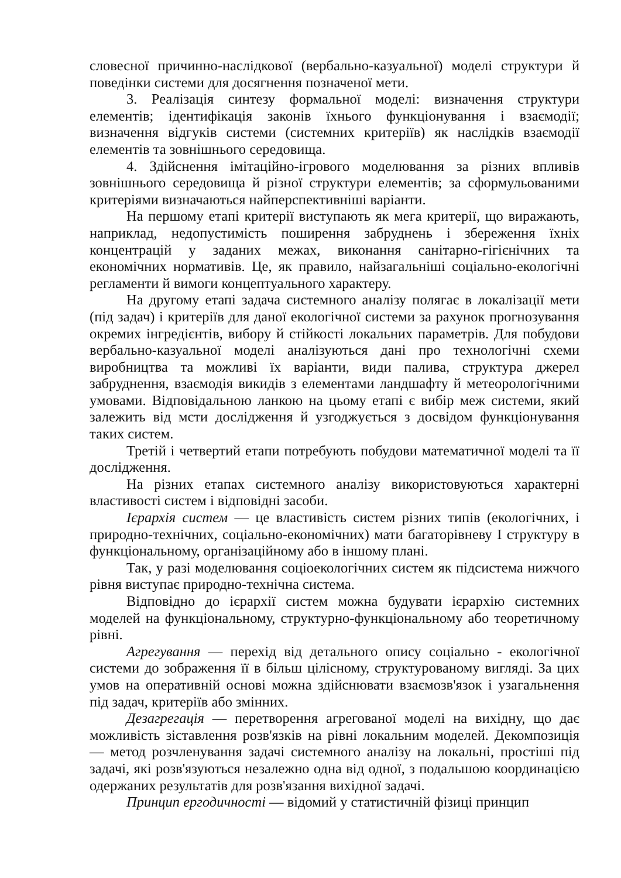словесної причинно-наслідкової (вербально-казуальної) моделі структури й поведінки системи для досягнення позначеної мети.
3. Реалізація синтезу формальної моделі: визначення структури елементів; ідентифікація законів їхнього функціонування і взаємодії; визначення відгуків системи (системних критеріїв) як наслідків взаємодії елементів та зовнішнього середовища.
4. Здійснення імітаційно-ігрового моделювання за різних впливів зовнішнього середовища й різної структури елементів; за сформульованими критеріями визначаються найперспективніші варіанти.
На першому етапі критерії виступають як мега критерії, що виражають, наприклад, недопустимість поширення забруднень і збереження їхніх концентрацій у заданих межах, виконання санітарно-гігієнічних та економічних нормативів. Це, як правило, найзагальніші соціально-екологічні регламенти й вимоги концептуального характеру.
На другому етапі задача системного аналізу полягає в локалізації мети (під задач) і критеріїв для даної екологічної системи за рахунок прогнозування окремих інгредієнтів, вибору й стійкості локальних параметрів. Для побудови вербально-казуальної моделі аналізуються дані про технологічні схеми виробництва та можливі їх варіанти, види палива, структура джерел забруднення, взаємодія викидів з елементами ландшафту й метеорологічними умовами. Відповідальною ланкою на цьому етапі є вибір меж системи, який залежить від мсти дослідження й узгоджується з досвідом функціонування таких систем.
Третій і четвертий етапи потребують побудови математичної моделі та її дослідження.
На різних етапах системного аналізу використовуються характерні властивості систем і відповідні засоби.
Ієрархія систем — це властивість систем різних типів (екологічних, і природно-технічних, соціально-економічних) мати багаторівневу І структуру в функціональному, організаційному або в іншому плані.
Так, у разі моделювання соціоекологічних систем як підсистема нижчого рівня виступає природно-технічна система.
Відповідно до ієрархії систем можна будувати ієрархію системних моделей на функціональному, структурно-функціональному або теоретичному рівні.
Агрегування — перехід від детального опису соціально - екологічної системи до зображення її в більш цілісному, структурованому вигляді. За цих умов на оперативній основі можна здійснювати взаємозв'язок і узагальнення під задач, критеріїв або змінних.
Дезагрегація — перетворення агрегованої моделі на вихідну, що дає можливість зіставлення розв'язків на рівні локальним моделей. Декомпозиція — метод розчленування задачі системного аналізу на локальні, простіші під задачі, які розв'язуються незалежно одна від одної, з подальшою координацією одержаних результатів для розв'язання вихідної задачі.
Принцип ергодичності — відомий у статистичній фізиці принцип